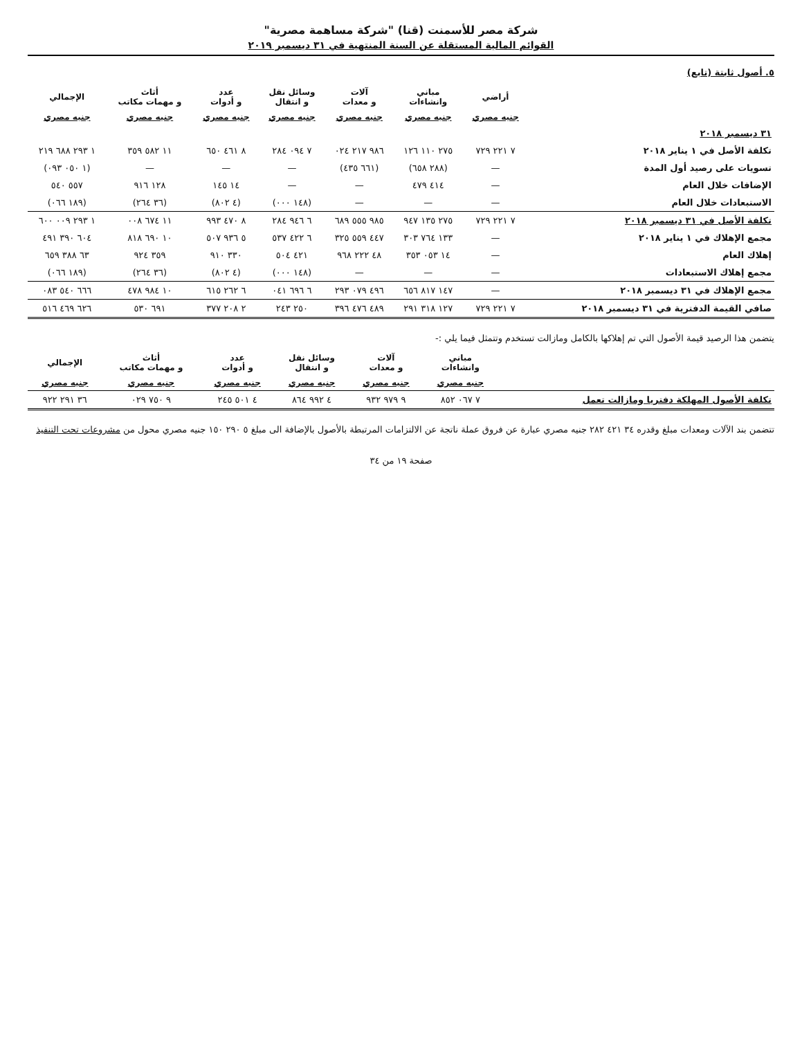شركة مصر للأسمنت (قنا) "شركة مساهمة مصرية"
القوائم المالية المستقلة عن السنة المنتهية في ٣١ ديسمبر ٢٠١٩
٥. أصول ثابتة (تابع)
| | أراضي | مباني وانشاءات | آلات و معدات | وسائل نقل و انتقال | عدد و أدوات | أثاث و مهمات مكاتب | الإجمالي |
| --- | --- | --- | --- | --- | --- | --- | --- |
| | جنيه مصري | جنيه مصري | جنيه مصري | جنيه مصري | جنيه مصري | جنيه مصري | جنيه مصري |
| ٣١ ديسمبر ٢٠١٨ | | | | | | | |
| تكلفة الأصل في ١ يناير ٢٠١٨ | ٧ ٢٢١ ٧٢٩ | ٢٧٥ ١١٠ ١٢٦ | ٩٨٦ ٢١٧ ٠٢٤ | ٧ ٠٩٤ ٢٨٤ | ٨ ٤٦١ ٦٥٠ | ١١ ٥٨٢ ٣٥٩ | ١ ٢٩٣ ٦٨٨ ٢١٩ |
| تسويات على رصيد أول المدة | — | (٢٨٨ ٦٥٨) | (٦٦١ ٤٣٥) | — | — | — | (١ ٠٥٠ ٠٩٣) |
| الإضافات خلال العام | — | ٤١٤ ٤٧٩ | — | — | ١٤ ١٤٥ | ١٢٨ ٩١٦ | ٥٥٧ ٥٤٠ |
| الاستبعادات خلال العام | — | — | — | (١٤٨ ٠٠٠) | (٤ ٨٠٢) | (٣٦ ٢٦٤) | (١٨٩ ٠٦٦) |
| تكلفة الأصل في ٣١ ديسمبر ٢٠١٨ | ٧ ٢٢١ ٧٢٩ | ٢٧٥ ١٣٥ ٩٤٧ | ٩٨٥ ٥٥٥ ٦٨٩ | ٦ ٩٤٦ ٢٨٤ | ٨ ٤٧٠ ٩٩٣ | ١١ ٦٧٤ ٠٠٨ | ١ ٢٩٣ ٠٠٩ ٦٠٠ |
| مجمع الإهلاك في ١ يناير ٢٠١٨ | — | ١٣٣ ٧٦٤ ٣٠٣ | ٤٤٧ ٥٥٩ ٣٢٥ | ٦ ٤٢٢ ٥٣٧ | ٥ ٩٣٦ ٥٠٧ | ١٠ ٦٩٠ ٨١٨ | ٦٠٤ ٣٩٠ ٤٩١ |
| إهلاك العام | — | ١٤ ٠٥٣ ٣٥٣ | ٤٨ ٢٢٢ ٩٦٨ | ٤٢١ ٥٠٤ | ٣٣٠ ٩١٠ | ٣٥٩ ٩٢٤ | ٦٣ ٣٨٨ ٦٥٩ |
| مجمع إهلاك الاستبعادات | — | — | — | (١٤٨ ٠٠٠) | (٤ ٨٠٢) | (٣٦ ٢٦٤) | (١٨٩ ٠٦٦) |
| مجمع الإهلاك في ٣١ ديسمبر ٢٠١٨ | — | ١٤٧ ٨١٧ ٦٥٦ | ٤٩٦ ٠٧٩ ٢٩٣ | ٦ ٦٩٦ ٠٤١ | ٦ ٢٦٢ ٦١٥ | ١٠ ٩٨٤ ٤٧٨ | ٦٦٦ ٥٤٠ ٠٨٣ |
| صافي القيمة الدفترية في ٣١ ديسمبر ٢٠١٨ | ٧ ٢٢١ ٧٢٩ | ١٢٧ ٣١٨ ٢٩١ | ٤٨٩ ٤٧٦ ٣٩٦ | ٢٥٠ ٢٤٣ | ٢ ٢٠٨ ٣٧٧ | ٦٩١ ٥٣٠ | ٦٢٦ ٤٦٩ ٥١٦ |
يتضمن هذا الرصيد قيمة الأصول التي تم إهلاكها بالكامل ومازالت تستخدم وتتمثل فيما يلي :-
| | مباني وانشاءات | آلات و معدات | وسائل نقل و انتقال | عدد و أدوات | أثاث و مهمات مكاتب | الإجمالي |
| --- | --- | --- | --- | --- | --- | --- |
| | جنيه مصري | جنيه مصري | جنيه مصري | جنيه مصري | جنيه مصري | جنيه مصري |
| تكلفة الأصول المهلكة دفتريا ومازالت تعمل | ٧ ٠٦٧ ٨٥٢ | ٩ ٩٧٩ ٩٣٢ | ٤ ٩٩٢ ٨٦٤ | ٤ ٥٠١ ٢٤٥ | ٩ ٧٥٠ ٠٢٩ | ٣٦ ٢٩١ ٩٢٢ |
تتضمن بند الآلات ومعدات مبلغ وقدره ٣٤ ٤٢١ ٢٨٢ جنيه مصري عبارة عن فروق عملة ناتجة عن الالتزامات المرتبطة بالأصول بالإضافة الى مبلغ ٥ ٢٩٠ ١٥٠ جنيه مصري محول من مشروعات تحت التنفيذ
صفحة ١٩ من ٣٤